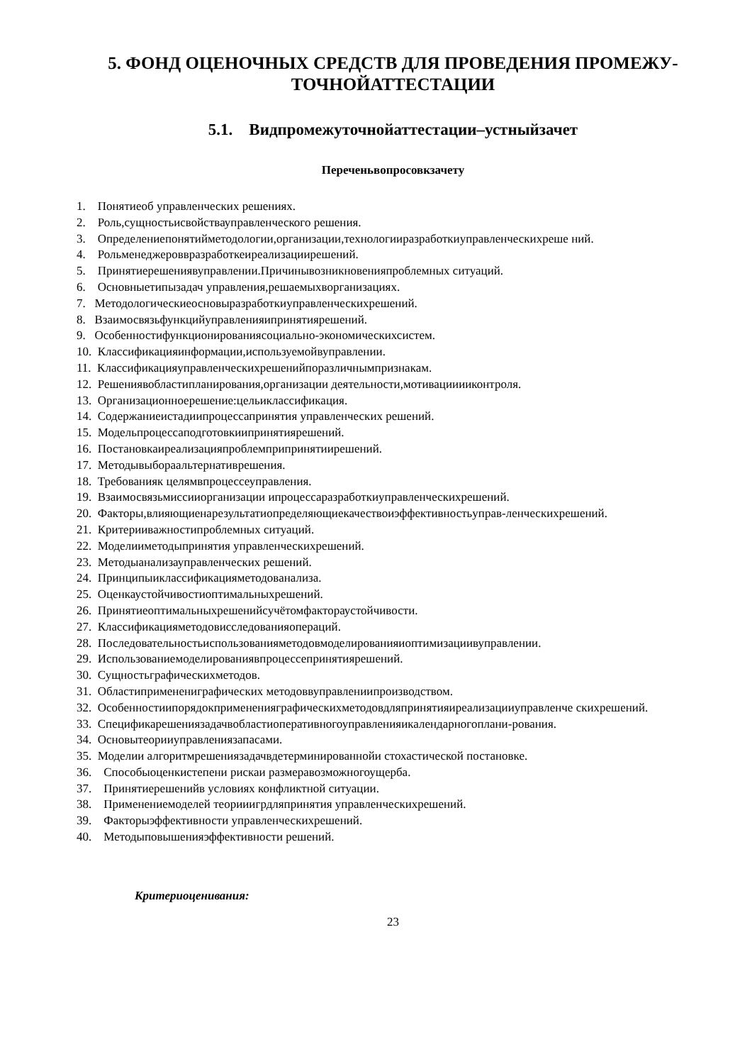5. ФОНД ОЦЕНОЧНЫХ СРЕДСТВ ДЛЯ ПРОВЕДЕНИЯ ПРОМЕЖУ-
ТОЧНОЙАТТЕСТАЦИИ
5.1. Видпромежуточнойаттестации–устныйзачет
Переченьвопросовкзачету
1. Понятиеоб управленческих решениях.
2. Роль,сущностьисвойствауправленческого решения.
3. Определениепонятийметодологии,организации,технологииразработкиуправленческихреше ний.
4. Рольменеджероввразработкеиреализациирешений.
5. Принятиерешениявуправлении.Причинывозникновенияпроблемных ситуаций.
6. Основныетипызадач управления,решаемыхворганизациях.
7. Методологическиеосновыразработкиуправленческихрешений.
8. Взаимосвязьфункцийуправленияипринятиярешений.
9. Особенностифункционированиясоциально-экономическихсистем.
10. Классификацияинформации,используемойвуправлении.
11. Классификацияуправленческихрешенийпоразличнымпризнакам.
12. Решениявобластипланирования,организации деятельности,мотивацииииконтроля.
13. Организационноерешение:цельиклассификация.
14. Содержаниеистадиипроцессапринятия управленческих решений.
15. Модельпроцессаподготовкиипринятиярешений.
16. Постановкаиреализацияпроблемприпринятиирешений.
17. Методывыбораальтернативрешения.
18. Требованияк целямвпроцессеуправления.
19. Взаимосвязьмиссииорганизации ипроцессаразработкиуправленческихрешений.
20. Факторы,влияющиенарезультатиопределяющиекачествоиэффективностьуправ-ленческихрешений.
21. Критерииважностипроблемных ситуаций.
22. Моделииметодыпринятия управленческихрешений.
23. Методыанализауправленческих решений.
24. Принципыиклассификацияметодованализа.
25. Оценкаустойчивостиоптимальныхрешений.
26. Принятиеоптимальныхрешенийсучётомфактораустойчивости.
27. Классификацияметодовисследованияопераций.
28. Последовательностьиспользованияметодовмоделированияиоптимизациивуправлении.
29. Использованиемоделированиявпроцессепринятиярешений.
30. Сущностьграфическихметодов.
31. Областиприменениграфических методоввуправлениипроизводством.
32. Особенностиипорядокпримененияграфическихметодовдляпринятияиреализацииуправленче скихрешений.
33. Спецификарешениязадачвобластиоперативногоуправленияикалендарногоплани-рования.
34. Основытеорииуправлениязапасами.
35. Моделии алгоритмрешениязадачвдетерминированнойи стохастической постановке.
36. Способыоценкистепени рискаи размеравозможногоущерба.
37. Принятиерешенийв условиях конфликтной ситуации.
38. Применениемоделей теорииигрдляпринятия управленческихрешений.
39. Факторыэффективности управленческихрешений.
40. Методыповышенияэффективности решений.
Критериоценивания:
23